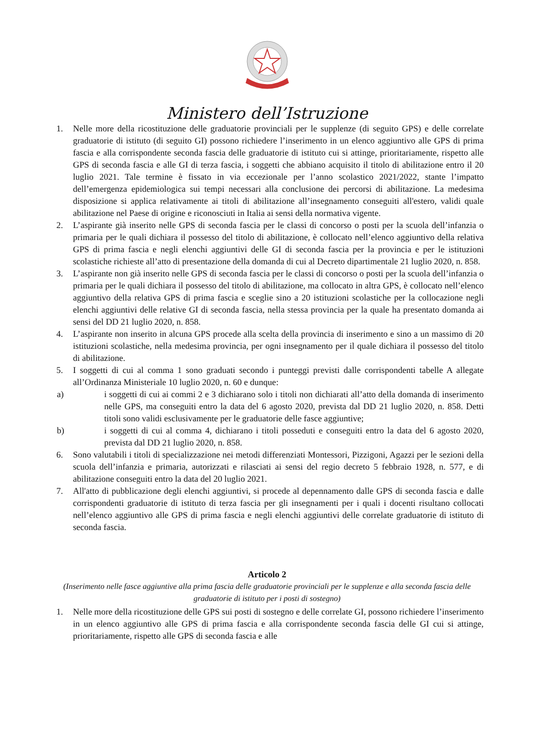Ministero dell’Istruzione
1. Nelle more della ricostituzione delle graduatorie provinciali per le supplenze (di seguito GPS) e delle correlate graduatorie di istituto (di seguito GI) possono richiedere l’inserimento in un elenco aggiuntivo alle GPS di prima fascia e alla corrispondente seconda fascia delle graduatorie di istituto cui si attinge, prioritariamente, rispetto alle GPS di seconda fascia e alle GI di terza fascia, i soggetti che abbiano acquisito il titolo di abilitazione entro il 20 luglio 2021. Tale termine è fissato in via eccezionale per l’anno scolastico 2021/2022, stante l’impatto dell’emergenza epidemiologica sui tempi necessari alla conclusione dei percorsi di abilitazione. La medesima disposizione si applica relativamente ai titoli di abilitazione all’insegnamento conseguiti all'estero, validi quale abilitazione nel Paese di origine e riconosciuti in Italia ai sensi della normativa vigente.
2. L’aspirante già inserito nelle GPS di seconda fascia per le classi di concorso o posti per la scuola dell’infanzia o primaria per le quali dichiara il possesso del titolo di abilitazione, è collocato nell’elenco aggiuntivo della relativa GPS di prima fascia e negli elenchi aggiuntivi delle GI di seconda fascia per la provincia e per le istituzioni scolastiche richieste all’atto di presentazione della domanda di cui al Decreto dipartimentale 21 luglio 2020, n. 858.
3. L’aspirante non già inserito nelle GPS di seconda fascia per le classi di concorso o posti per la scuola dell’infanzia o primaria per le quali dichiara il possesso del titolo di abilitazione, ma collocato in altra GPS, è collocato nell’elenco aggiuntivo della relativa GPS di prima fascia e sceglie sino a 20 istituzioni scolastiche per la collocazione negli elenchi aggiuntivi delle relative GI di seconda fascia, nella stessa provincia per la quale ha presentato domanda ai sensi del DD 21 luglio 2020, n. 858.
4. L’aspirante non inserito in alcuna GPS procede alla scelta della provincia di inserimento e sino a un massimo di 20 istituzioni scolastiche, nella medesima provincia, per ogni insegnamento per il quale dichiara il possesso del titolo di abilitazione.
5. I soggetti di cui al comma 1 sono graduati secondo i punteggi previsti dalle corrispondenti tabelle A allegate all’Ordinanza Ministeriale 10 luglio 2020, n. 60 e dunque:
a) i soggetti di cui ai commi 2 e 3 dichiarano solo i titoli non dichiarati all’atto della domanda di inserimento nelle GPS, ma conseguiti entro la data del 6 agosto 2020, prevista dal DD 21 luglio 2020, n. 858. Detti titoli sono validi esclusivamente per le graduatorie delle fasce aggiuntive;
b) i soggetti di cui al comma 4, dichiarano i titoli posseduti e conseguiti entro la data del 6 agosto 2020, prevista dal DD 21 luglio 2020, n. 858.
6. Sono valutabili i titoli di specializzazione nei metodi differenziati Montessori, Pizzigoni, Agazzi per le sezioni della scuola dell’infanzia e primaria, autorizzati e rilasciati ai sensi del regio decreto 5 febbraio 1928, n. 577, e di abilitazione conseguiti entro la data del 20 luglio 2021.
7. All'atto di pubblicazione degli elenchi aggiuntivi, si procede al depennamento dalle GPS di seconda fascia e dalle corrispondenti graduatorie di istituto di terza fascia per gli insegnamenti per i quali i docenti risultano collocati nell’elenco aggiuntivo alle GPS di prima fascia e negli elenchi aggiuntivi delle correlate graduatorie di istituto di seconda fascia.
Articolo 2
(Inserimento nelle fasce aggiuntive alla prima fascia delle graduatorie provinciali per le supplenze e alla seconda fascia delle graduatorie di istituto per i posti di sostegno)
1. Nelle more della ricostituzione delle GPS sui posti di sostegno e delle correlate GI, possono richiedere l’inserimento in un elenco aggiuntivo alle GPS di prima fascia e alla corrispondente seconda fascia delle GI cui si attinge, prioritariamente, rispetto alle GPS di seconda fascia e alle